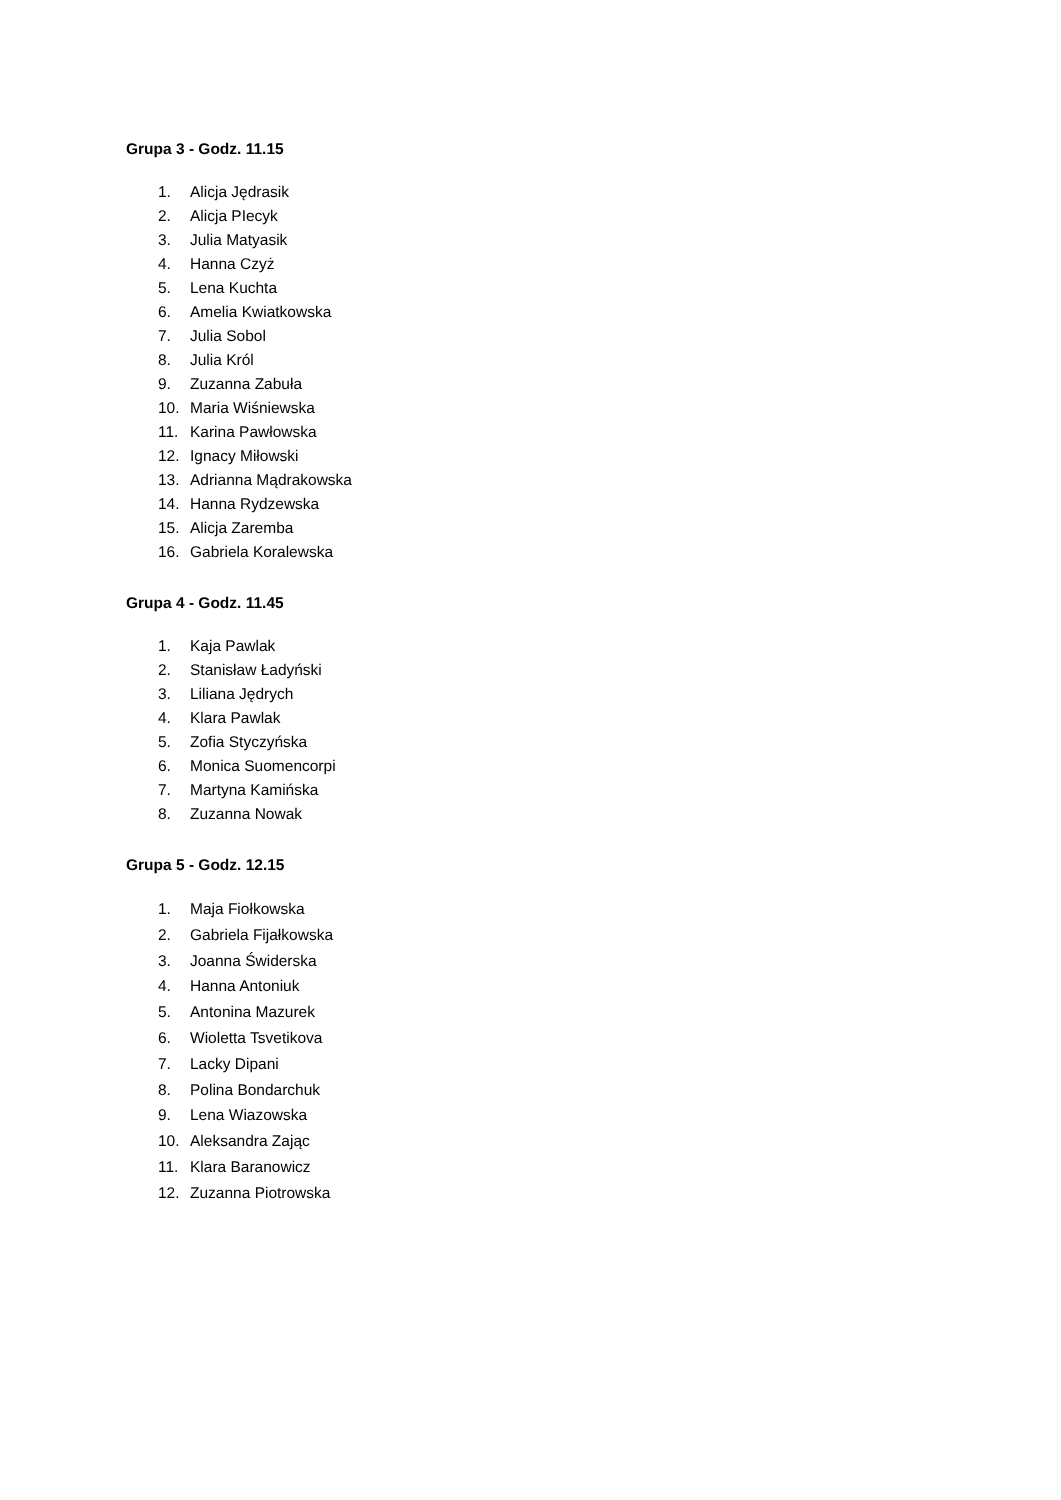Grupa 3 - Godz. 11.15
1. Alicja Jędrasik
2. Alicja PIecyk
3. Julia Matyasik
4. Hanna Czyż
5. Lena Kuchta
6. Amelia Kwiatkowska
7. Julia Sobol
8. Julia Król
9. Zuzanna Zabuła
10. Maria Wiśniewska
11. Karina Pawłowska
12. Ignacy Miłowski
13. Adrianna Mądrakowska
14. Hanna Rydzewska
15. Alicja Zaremba
16. Gabriela Koralewska
Grupa 4 - Godz. 11.45
1. Kaja Pawlak
2. Stanisław Ładyński
3. Liliana Jędrych
4. Klara Pawlak
5. Zofia Styczyńska
6. Monica Suomencorpi
7. Martyna Kamińska
8. Zuzanna Nowak
Grupa 5 - Godz. 12.15
1. Maja Fiołkowska
2. Gabriela Fijałkowska
3. Joanna Świderska
4. Hanna Antoniuk
5. Antonina Mazurek
6. Wioletta Tsvetikova
7. Lacky Dipani
8. Polina Bondarchuk
9. Lena Wiazowska
10. Aleksandra Zając
11. Klara Baranowicz
12. Zuzanna Piotrowska